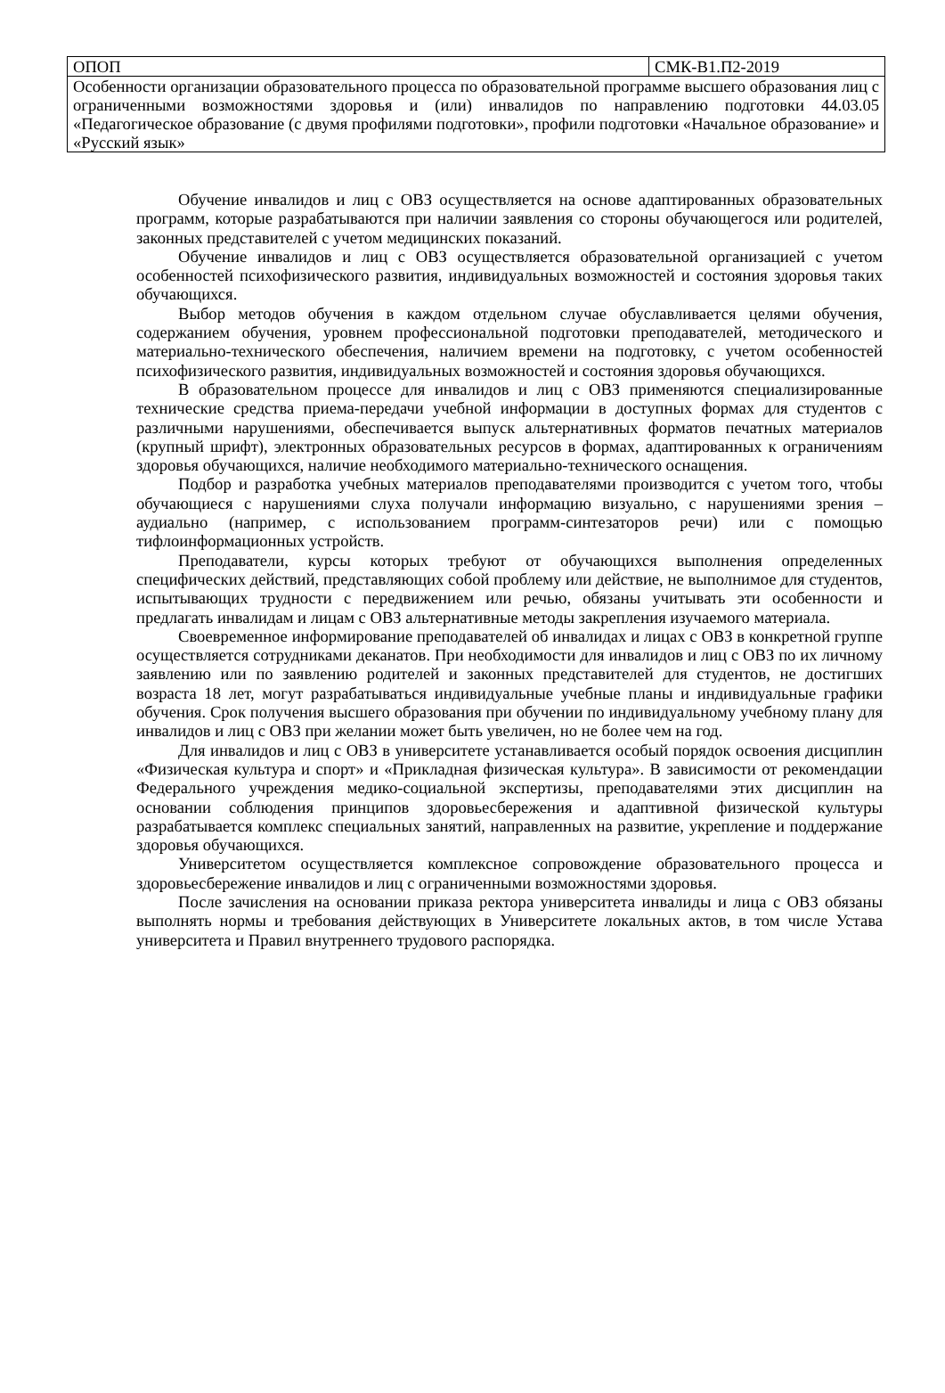| ОПОП | СМК-В1.П2-2019 |
| Особенности организации образовательного процесса по образовательной программе высшего образования лиц с ограниченными возможностями здоровья и (или) инвалидов по направлению подготовки 44.03.05 «Педагогическое образование (с двумя профилями подготовки», профили подготовки «Начальное образование» и «Русский язык» | |
Обучение инвалидов и лиц с ОВЗ осуществляется на основе адаптированных образовательных программ, которые разрабатываются при наличии заявления со стороны обучающегося или родителей, законных представителей с учетом медицинских показаний.
Обучение инвалидов и лиц с ОВЗ осуществляется образовательной организацией с учетом особенностей психофизического развития, индивидуальных возможностей и состояния здоровья таких обучающихся.
Выбор методов обучения в каждом отдельном случае обуславливается целями обучения, содержанием обучения, уровнем профессиональной подготовки преподавателей, методического и материально-технического обеспечения, наличием времени на подготовку, с учетом особенностей психофизического развития, индивидуальных возможностей и состояния здоровья обучающихся.
В образовательном процессе для инвалидов и лиц с ОВЗ применяются специализированные технические средства приема-передачи учебной информации в доступных формах для студентов с различными нарушениями, обеспечивается выпуск альтернативных форматов печатных материалов (крупный шрифт), электронных образовательных ресурсов в формах, адаптированных к ограничениям здоровья обучающихся, наличие необходимого материально-технического оснащения.
Подбор и разработка учебных материалов преподавателями производится с учетом того, чтобы обучающиеся с нарушениями слуха получали информацию визуально, с нарушениями зрения – аудиально (например, с использованием программ-синтезаторов речи) или с помощью тифлоинформационных устройств.
Преподаватели, курсы которых требуют от обучающихся выполнения определенных специфических действий, представляющих собой проблему или действие, не выполнимое для студентов, испытывающих трудности с передвижением или речью, обязаны учитывать эти особенности и предлагать инвалидам и лицам с ОВЗ альтернативные методы закрепления изучаемого материала.
Своевременное информирование преподавателей об инвалидах и лицах с ОВЗ в конкретной группе осуществляется сотрудниками деканатов. При необходимости для инвалидов и лиц с ОВЗ по их личному заявлению или по заявлению родителей и законных представителей для студентов, не достигших возраста 18 лет, могут разрабатываться индивидуальные учебные планы и индивидуальные графики обучения. Срок получения высшего образования при обучении по индивидуальному учебному плану для инвалидов и лиц с ОВЗ при желании может быть увеличен, но не более чем на год.
Для инвалидов и лиц с ОВЗ в университете устанавливается особый порядок освоения дисциплин «Физическая культура и спорт» и «Прикладная физическая культура». В зависимости от рекомендации Федерального учреждения медико-социальной экспертизы, преподавателями этих дисциплин на основании соблюдения принципов здоровьесбережения и адаптивной физической культуры разрабатывается комплекс специальных занятий, направленных на развитие, укрепление и поддержание здоровья обучающихся.
Университетом осуществляется комплексное сопровождение образовательного процесса и здоровьесбережение инвалидов и лиц с ограниченными возможностями здоровья.
После зачисления на основании приказа ректора университета инвалиды и лица с ОВЗ обязаны выполнять нормы и требования действующих в Университете локальных актов, в том числе Устава университета и Правил внутреннего трудового распорядка.